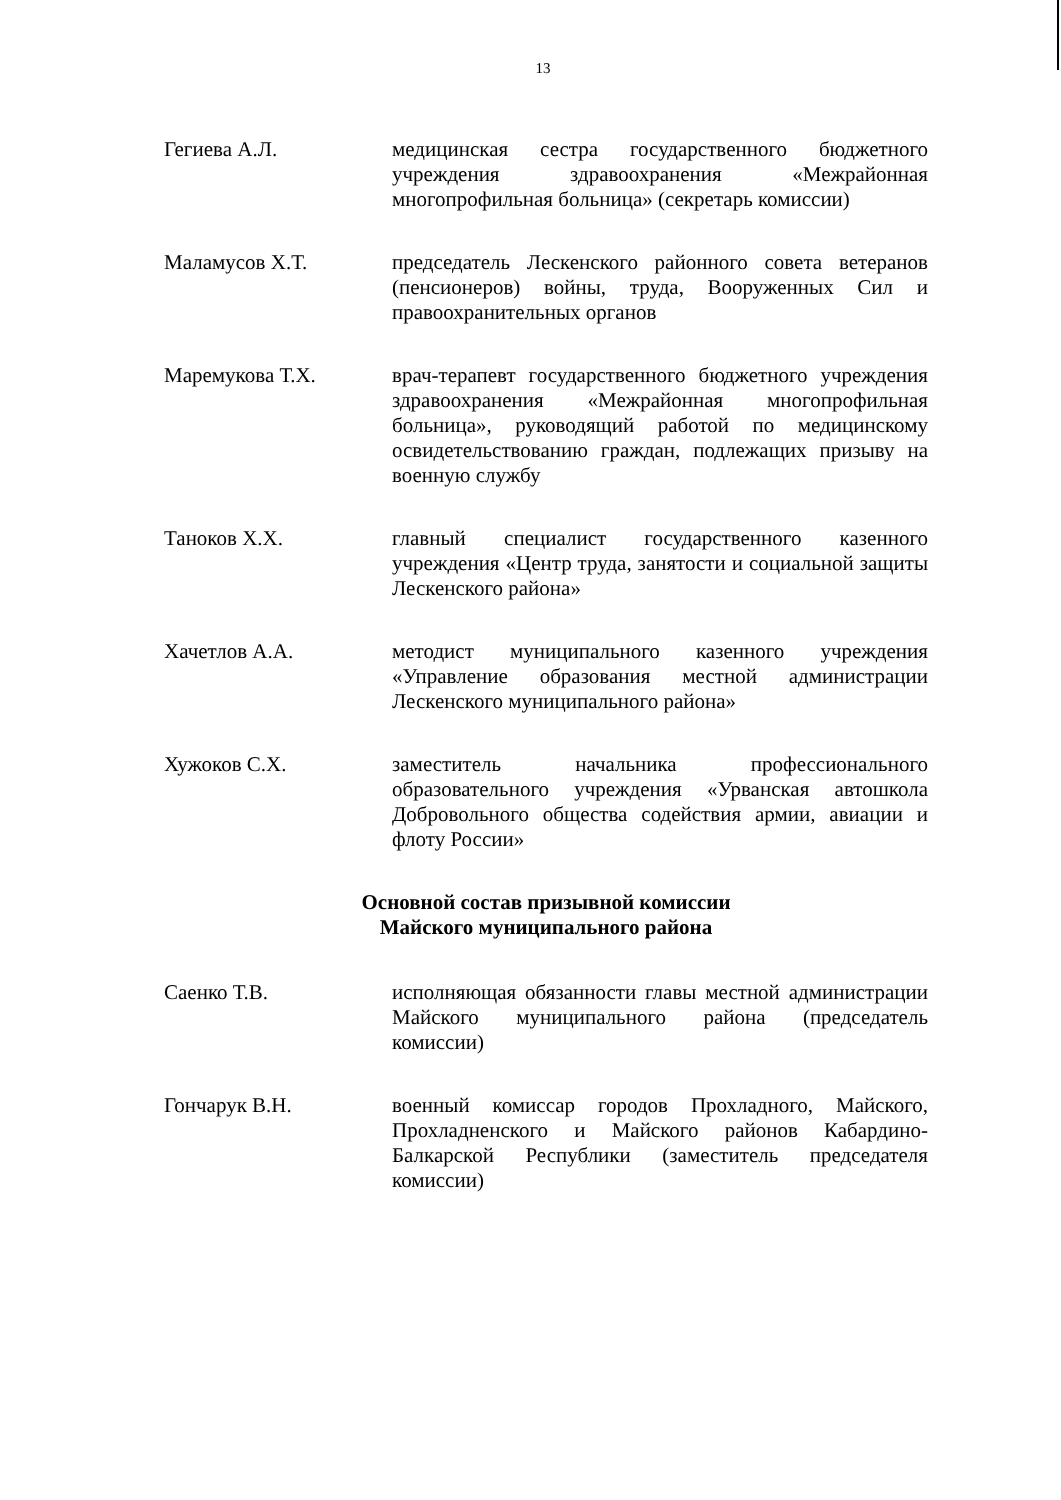13
Гегиева А.Л. медицинская сестра государственного бюджетного учреждения здравоохранения «Межрайонная многопрофильная больница» (секретарь комиссии)
Маламусов Х.Т. председатель Лескенского районного совета ветеранов (пенсионеров) войны, труда, Вооруженных Сил и правоохранительных органов
Маремукова Т.Х. врач-терапевт государственного бюджетного учреждения здравоохранения «Межрайонная многопрофильная больница», руководящий работой по медицинскому освидетельствованию граждан, подлежащих призыву на военную службу
Таноков Х.Х. главный специалист государственного казенного учреждения «Центр труда, занятости и социальной защиты Лескенского района»
Хачетлов А.А. методист муниципального казенного учреждения «Управление образования местной администрации Лескенского муниципального района»
Хужоков С.Х. заместитель начальника профессионального образовательного учреждения «Урванская автошкола Добровольного общества содействия армии, авиации и флоту России»
Основной состав призывной комиссии
Майского муниципального района
Саенко Т.В. исполняющая обязанности главы местной администрации Майского муниципального района (председатель комиссии)
Гончарук В.Н. военный комиссар городов Прохладного, Майского, Прохладненского и Майского районов Кабардино-Балкарской Республики (заместитель председателя комиссии)